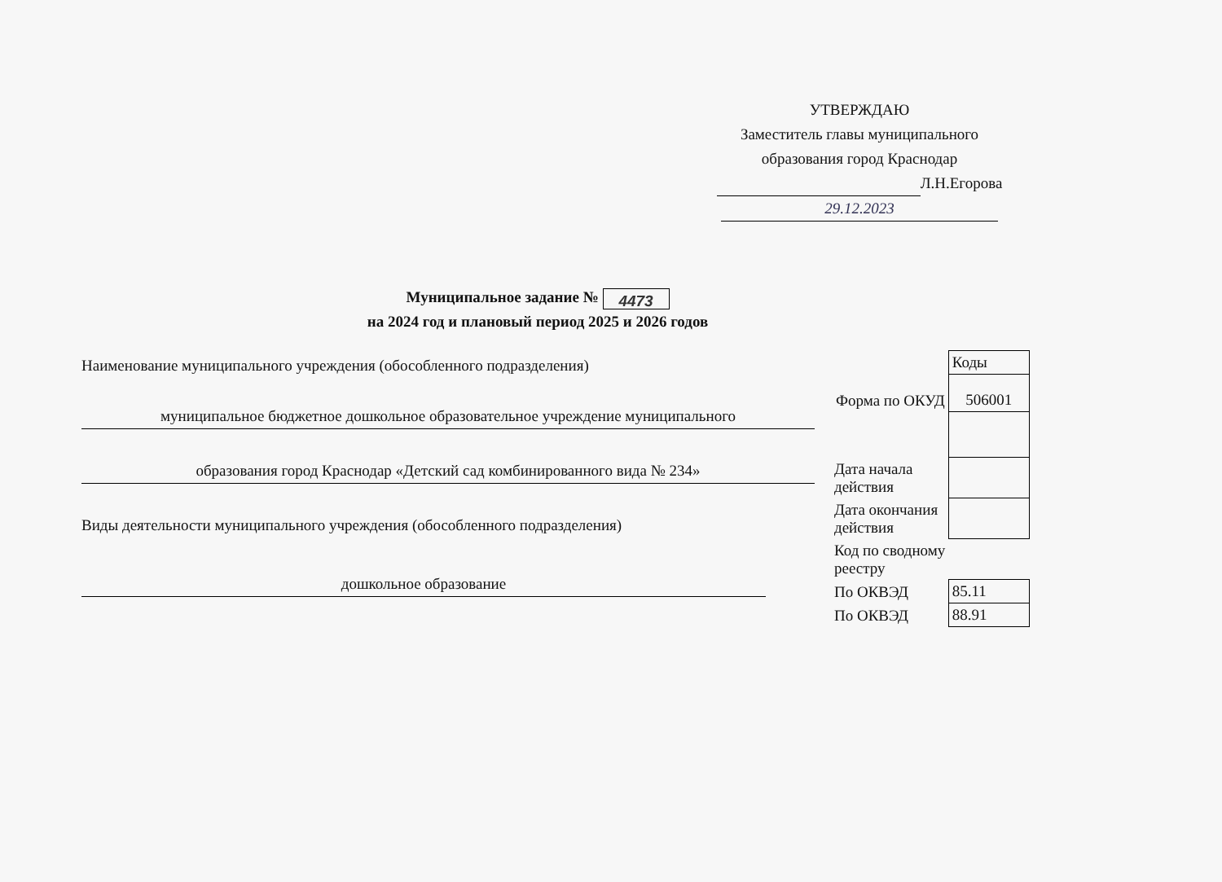УТВЕРЖДАЮ
Заместитель главы муниципального
образования город Краснодар
Л.Н.Егорова
29.12.2023
Муниципальное задание № 4473
на 2024 год и плановый период 2025 и 2026 годов
Наименование муниципального учреждения (обособленного подразделения)
муниципальное бюджетное дошкольное образовательное учреждение муниципального
образования город Краснодар «Детский сад комбинированного вида № 234»
Виды деятельности муниципального учреждения (обособленного подразделения)
дошкольное образование
| | Коды |
| Форма по ОКУД | 506001 |
| Дата начала действия | |
| Дата окончания действия | |
| Код по сводному реестру | |
| По ОКВЭД | 85.11 |
| По ОКВЭД | 88.91 |